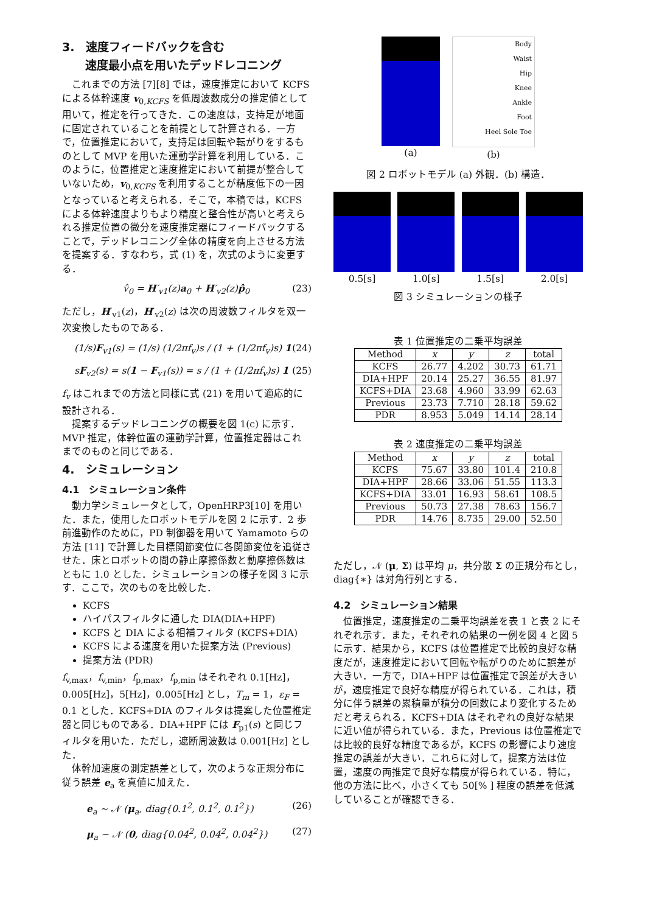3.　速度フィードバックを含む
　　速度最小点を用いたデッドレコニング
これまでの方法 [7][8] では，速度推定において KCFS による体幹速度 v<sub>0,KCFS</sub> を低周波数成分の推定値として用いて，推定を行ってきた．この速度は，支持足が地面に固定されていることを前提として計算される．一方で，位置推定において，支持足は回転や転がりをするものとして MVP を用いた運動学計算を利用している．このように，位置推定と速度推定において前提が整合していないため，v<sub>0,KCFS</sub> を利用することが精度低下の一因となっていると考えられる．そこで，本稿では，KCFS による体幹速度よりもより精度と整合性が高いと考えられる推定位置の微分を速度推定器にフィードバックすることで，デッドレコニング全体の精度を向上させる方法を提案する．すなわち，式 (1) を，次式のように変更する．
v̂<sub>0</sub> = H′<sub>v1</sub>(z)a<sub>0</sub> + H′<sub>v2</sub>(z)p̂<sub>0</sub> (23)
ただし，H′<sub>v1</sub>(z)，H′<sub>v2</sub>(z) は次の周波数フィルタを双一次変換したものである．
(1/s)F<sub>v1</sub>(s) = (1/s) (1/2πf<sub>v</sub>)s / (1 + (1/2πf<sub>v</sub>)s) 1 (24)
sF<sub>v2</sub>(s) = s(1 − F<sub>v1</sub>(s)) = s / (1 + (1/2πf<sub>v</sub>)s) 1 (25)
f<sub>v</sub> はこれまでの方法と同様に式 (21) を用いて適応的に設計される．
提案するデッドレコニングの概要を図 1(c) に示す．MVP 推定，体幹位置の運動学計算，位置推定器はこれまでのものと同じである．
4.　シミュレーション
4.1　シミュレーション条件
動力学シミュレータとして，OpenHRP3[10] を用いた．また，使用したロボットモデルを図 2 に示す．2 歩前進動作のために，PD 制御器を用いて Yamamoto らの方法 [11] で計算した目標関節変位に各関節変位を追従させた．床とロボットの間の静止摩擦係数と動摩擦係数はともに 1.0 とした．シミュレーションの様子を図 3 に示す．ここで，次のものを比較した．
KCFS
ハイパスフィルタに通した DIA(DIA+HPF)
KCFS と DIA による相補フィルタ (KCFS+DIA)
KCFS による速度を用いた提案方法 (Previous)
提案方法 (PDR)
f<sub>v,max</sub>，f<sub>v,min</sub>，f<sub>p,max</sub>，f<sub>p,min</sub> はそれぞれ 0.1[Hz]，0.005[Hz]，5[Hz]，0.005[Hz] とし，T<sub>m</sub> = 1，ε<sub>F</sub> = 0.1 とした．KCFS+DIA のフィルタは提案した位置推定器と同じものである．DIA+HPF には F<sub>p1</sub>(s) と同じフィルタを用いた．ただし，遮断周波数は 0.001[Hz] とした．
体幹加速度の測定誤差として，次のような正規分布に従う誤差 e<sub>a</sub> を真値に加えた．
e<sub>a</sub> ∼ 𝒩 (μ<sub>a</sub>, diag{0.1<sup>2</sup>, 0.1<sup>2</sup>, 0.1<sup>2</sup>}) (26)
μ<sub>a</sub> ∼ 𝒩 (0, diag{0.04<sup>2</sup>, 0.04<sup>2</sup>, 0.04<sup>2</sup>}) (27)
(a)
Body
Waist
Hip
Knee
Ankle
Foot
Heel Sole Toe
(b)
図 2 ロボットモデル (a) 外観．(b) 構造．
0.5[s] 1.0[s] 1.5[s] 2.0[s]
図 3 シミュレーションの様子
表 1 位置推定の二乗平均誤差
| Method | x | y | z | total |
| --- | --- | --- | --- | --- |
| KCFS | 26.77 | 4.202 | 30.73 | 61.71 |
| DIA+HPF | 20.14 | 25.27 | 36.55 | 81.97 |
| KCFS+DIA | 23.68 | 4.960 | 33.99 | 62.63 |
| Previous | 23.73 | 7.710 | 28.18 | 59.62 |
| PDR | 8.953 | 5.049 | 14.14 | 28.14 |
表 2 速度推定の二乗平均誤差
| Method | x | y | z | total |
| --- | --- | --- | --- | --- |
| KCFS | 75.67 | 33.80 | 101.4 | 210.8 |
| DIA+HPF | 28.66 | 33.06 | 51.55 | 113.3 |
| KCFS+DIA | 33.01 | 16.93 | 58.61 | 108.5 |
| Previous | 50.73 | 27.38 | 78.63 | 156.7 |
| PDR | 14.76 | 8.735 | 29.00 | 52.50 |
ただし，𝒩 (μ, Σ) は平均 μ，共分散 Σ の正規分布とし，diag{∗} は対角行列とする．
4.2　シミュレーション結果
位置推定，速度推定の二乗平均誤差を表 1 と表 2 にそれぞれ示す．また，それぞれの結果の一例を図 4 と図 5 に示す．結果から，KCFS は位置推定で比較的良好な精度だが，速度推定において回転や転がりのために誤差が大きい．一方で，DIA+HPF は位置推定で誤差が大きいが，速度推定で良好な精度が得られている．これは，積分に伴う誤差の累積量が積分の回数により変化するためだと考えられる．KCFS+DIA はそれぞれの良好な結果に近い値が得られている．また，Previous は位置推定では比較的良好な精度であるが，KCFS の影響により速度推定の誤差が大きい．これらに対して，提案方法は位置，速度の両推定で良好な精度が得られている．特に，他の方法に比べ，小さくても 50[% ] 程度の誤差を低減していることが確認できる．